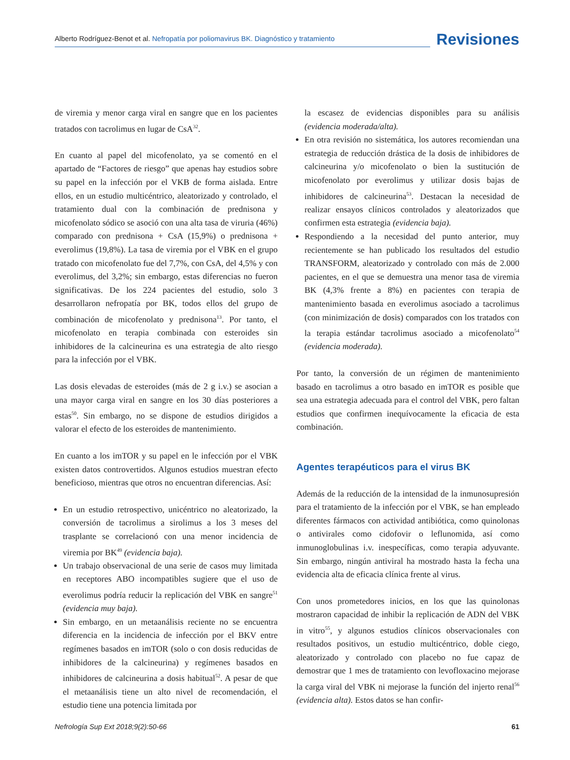Alberto Rodríguez-Benot et al. Nefropatía por poliomavirus BK. Diagnóstico y tratamiento
Revisiones
de viremia y menor carga viral en sangre que en los pacientes tratados con tacrolimus en lugar de CsA<sup>32</sup>.
En cuanto al papel del micofenolato, ya se comentó en el apartado de “Factores de riesgo” que apenas hay estudios sobre su papel en la infección por el VKB de forma aislada. Entre ellos, en un estudio multicéntrico, aleatorizado y controlado, el tratamiento dual con la combinación de prednisona y micofenolato sódico se asoció con una alta tasa de viruria (46%) comparado con prednisona + CsA (15,9%) o prednisona + everolimus (19,8%). La tasa de viremia por el VBK en el grupo tratado con micofenolato fue del 7,7%, con CsA, del 4,5% y con everolimus, del 3,2%; sin embargo, estas diferencias no fueron significativas. De los 224 pacientes del estudio, solo 3 desarrollaron nefropatía por BK, todos ellos del grupo de combinación de micofenolato y prednisona<sup>13</sup>. Por tanto, el micofenolato en terapia combinada con esteroides sin inhibidores de la calcineurina es una estrategia de alto riesgo para la infección por el VBK.
Las dosis elevadas de esteroides (más de 2 g i.v.) se asocian a una mayor carga viral en sangre en los 30 días posteriores a estas<sup>50</sup>. Sin embargo, no se dispone de estudios dirigidos a valorar el efecto de los esteroides de mantenimiento.
En cuanto a los imTOR y su papel en le infección por el VBK existen datos controvertidos. Algunos estudios muestran efecto beneficioso, mientras que otros no encuentran diferencias. Así:
En un estudio retrospectivo, unicéntrico no aleatorizado, la conversión de tacrolimus a sirolimus a los 3 meses del trasplante se correlacionó con una menor incidencia de viremia por BK<sup>49</sup> (evidencia baja).
Un trabajo observacional de una serie de casos muy limitada en receptores ABO incompatibles sugiere que el uso de everolimus podría reducir la replicación del VBK en sangre<sup>51</sup> (evidencia muy baja).
Sin embargo, en un metaanálisis reciente no se encuentra diferencia en la incidencia de infección por el BKV entre regímenes basados en imTOR (solo o con dosis reducidas de inhibidores de la calcineurina) y regímenes basados en inhibidores de calcineurina a dosis habitual<sup>52</sup>. A pesar de que el metaanálisis tiene un alto nivel de recomendación, el estudio tiene una potencia limitada por
la escasez de evidencias disponibles para su análisis (evidencia moderada/alta).
En otra revisión no sistemática, los autores recomiendan una estrategia de reducción drástica de la dosis de inhibidores de calcineurina y/o micofenolato o bien la sustitución de micofenolato por everolimus y utilizar dosis bajas de inhibidores de calcineurina<sup>53</sup>. Destacan la necesidad de realizar ensayos clínicos controlados y aleatorizados que confirmen esta estrategia (evidencia baja).
Respondiendo a la necesidad del punto anterior, muy recientemente se han publicado los resultados del estudio TRANSFORM, aleatorizado y controlado con más de 2.000 pacientes, en el que se demuestra una menor tasa de viremia BK (4,3% frente a 8%) en pacientes con terapia de mantenimiento basada en everolimus asociado a tacrolimus (con minimización de dosis) comparados con los tratados con la terapia estándar tacrolimus asociado a micofenolato<sup>54</sup> (evidencia moderada).
Por tanto, la conversión de un régimen de mantenimiento basado en tacrolimus a otro basado en imTOR es posible que sea una estrategia adecuada para el control del VBK, pero faltan estudios que confirmen inequívocamente la eficacia de esta combinación.
Agentes terapéuticos para el virus BK
Además de la reducción de la intensidad de la inmunosupresión para el tratamiento de la infección por el VBK, se han empleado diferentes fármacos con actividad antibiótica, como quinolonas o antivirales como cidofovir o leflunomida, así como inmunoglobulinas i.v. inespecíficas, como terapia adyuvante. Sin embargo, ningún antiviral ha mostrado hasta la fecha una evidencia alta de eficacia clínica frente al virus.
Con unos prometedores inicios, en los que las quinolonas mostraron capacidad de inhibir la replicación de ADN del VBK in vitro<sup>55</sup>, y algunos estudios clínicos observacionales con resultados positivos, un estudio multicéntrico, doble ciego, aleatorizado y controlado con placebo no fue capaz de demostrar que 1 mes de tratamiento con levofloxacino mejorase la carga viral del VBK ni mejorase la función del injerto renal<sup>56</sup> (evidencia alta). Estos datos se han confir-
Nefrología Sup Ext 2018;9(2):50-66 61